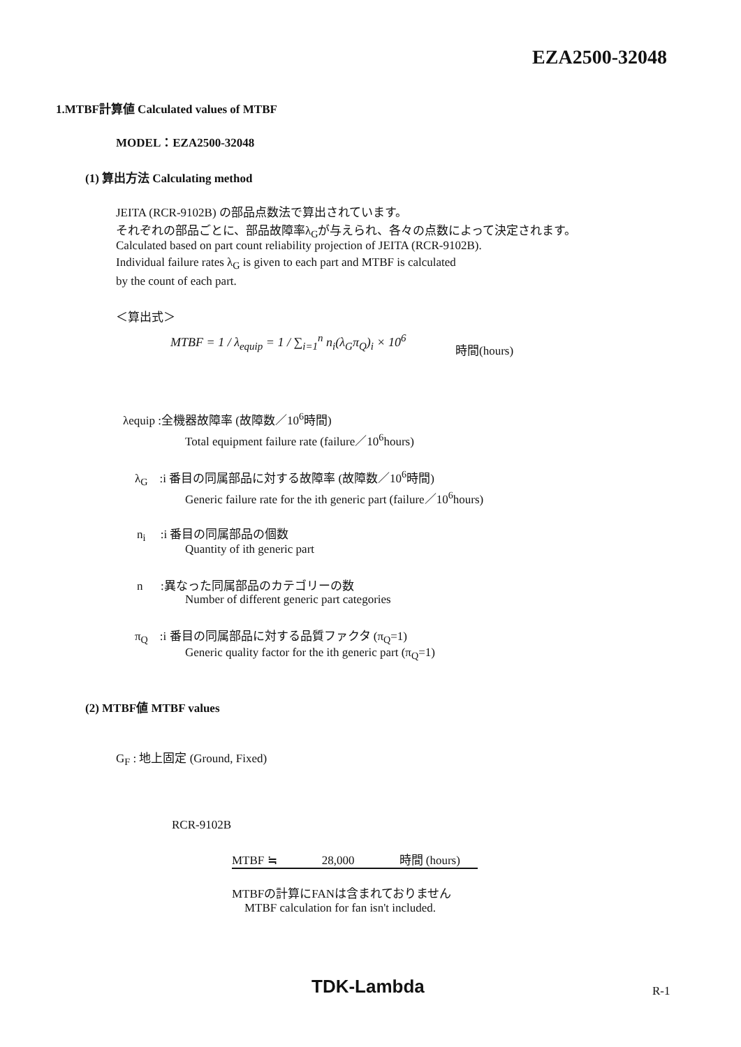EZA2500-32048
1.MTBF計算値 Calculated values of MTBF
MODEL：EZA2500-32048
(1) 算出方法 Calculating method
JEITA (RCR-9102B) の部品点数法で算出されています。
それぞれの部品ごとに、部品故障率λ<sub>G</sub>が与えられ、各々の点数によって決定されます。
Calculated based on part count reliability projection of JEITA (RCR-9102B).
Individual failure rates λ<sub>G</sub> is given to each part and MTBF is calculated
by the count of each part.
＜算出式＞
MTBF = 1 / λ<sub>equip</sub> = 1 / ∑<sub>i=1</sub><sup>n</sup> n<sub>i</sub>(λ<sub>G</sub>π<sub>Q</sub>)<sub>i</sub> × 10<sup>6</sup>
時間(hours)
λequip :全機器故障率 (故障数／10<sup>6</sup>時間)
Total equipment failure rate (failure／10<sup>6</sup>hours)
λ<sub>G</sub> :i 番目の同属部品に対する故障率 (故障数／10<sup>6</sup>時間)
Generic failure rate for the ith generic part (failure／10<sup>6</sup>hours)
n<sub>i</sub> :i 番目の同属部品の個数
Quantity of ith generic part
n :異なった同属部品のカテゴリーの数
Number of different generic part categories
π<sub>Q</sub> :i 番目の同属部品に対する品質ファクタ (π<sub>Q</sub>=1)
Generic quality factor for the ith generic part (π<sub>Q</sub>=1)
(2) MTBF値 MTBF values
G<sub>F</sub> : 地上固定 (Ground, Fixed)
RCR-9102B
MTBF ≒ 28,000 時間 (hours)
MTBFの計算にFANは含まれておりません
MTBF calculation for fan isn't included.
TDK-Lambda R-1